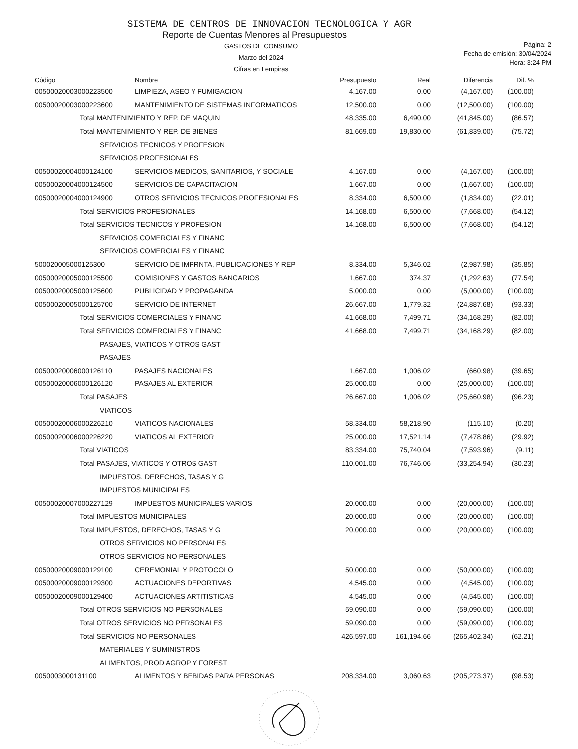SISTEMA DE CENTROS DE INNOVACION TECNOLOGICA Y AGR
Reporte de Cuentas Menores al Presupuestos
GASTOS DE CONSUMO
Marzo del 2024
Cifras en Lempiras
Página: 2
Fecha de emisión: 30/04/2024
Hora: 3:24 PM
| Código | Nombre | Presupuesto | Real | Diferencia | Dif. % |
| --- | --- | --- | --- | --- | --- |
| 00500020003000223500 | LIMPIEZA, ASEO Y FUMIGACION | 4,167.00 | 0.00 | (4,167.00) | (100.00) |
| 00500020003000223600 | MANTENIMIENTO DE SISTEMAS INFORMATICOS | 12,500.00 | 0.00 | (12,500.00) | (100.00) |
| Total MANTENIMIENTO Y REP. DE MAQUIN | | 48,335.00 | 6,490.00 | (41,845.00) | (86.57) |
| Total MANTENIMIENTO Y REP. DE BIENES | | 81,669.00 | 19,830.00 | (61,839.00) | (75.72) |
| SERVICIOS TECNICOS Y PROFESION | | | | | |
| SERVICIOS PROFESIONALES | | | | | |
| 00500020004000124100 | SERVICIOS MEDICOS, SANITARIOS, Y SOCIALE | 4,167.00 | 0.00 | (4,167.00) | (100.00) |
| 00500020004000124500 | SERVICIOS DE CAPACITACION | 1,667.00 | 0.00 | (1,667.00) | (100.00) |
| 00500020004000124900 | OTROS SERVICIOS TECNICOS PROFESIONALES | 8,334.00 | 6,500.00 | (1,834.00) | (22.01) |
| Total SERVICIOS PROFESIONALES | | 14,168.00 | 6,500.00 | (7,668.00) | (54.12) |
| Total SERVICIOS TECNICOS Y PROFESION | | 14,168.00 | 6,500.00 | (7,668.00) | (54.12) |
| SERVICIOS COMERCIALES Y FINANC | | | | | |
| SERVICIOS COMERCIALES Y FINANC | | | | | |
| 500020005000125300 | SERVICIO DE IMPRNTA, PUBLICACIONES Y REP | 8,334.00 | 5,346.02 | (2,987.98) | (35.85) |
| 00500020005000125500 | COMISIONES Y GASTOS BANCARIOS | 1,667.00 | 374.37 | (1,292.63) | (77.54) |
| 00500020005000125600 | PUBLICIDAD Y PROPAGANDA | 5,000.00 | 0.00 | (5,000.00) | (100.00) |
| 00500020005000125700 | SERVICIO DE INTERNET | 26,667.00 | 1,779.32 | (24,887.68) | (93.33) |
| Total SERVICIOS COMERCIALES Y FINANC | | 41,668.00 | 7,499.71 | (34,168.29) | (82.00) |
| Total SERVICIOS COMERCIALES Y FINANC | | 41,668.00 | 7,499.71 | (34,168.29) | (82.00) |
| PASAJES, VIATICOS Y OTROS GAST | | | | | |
| PASAJES | | | | | |
| 00500020006000126110 | PASAJES NACIONALES | 1,667.00 | 1,006.02 | (660.98) | (39.65) |
| 00500020006000126120 | PASAJES AL EXTERIOR | 25,000.00 | 0.00 | (25,000.00) | (100.00) |
| Total PASAJES | | 26,667.00 | 1,006.02 | (25,660.98) | (96.23) |
| VIATICOS | | | | | |
| 00500020006000226210 | VIATICOS NACIONALES | 58,334.00 | 58,218.90 | (115.10) | (0.20) |
| 00500020006000226220 | VIATICOS AL EXTERIOR | 25,000.00 | 17,521.14 | (7,478.86) | (29.92) |
| Total VIATICOS | | 83,334.00 | 75,740.04 | (7,593.96) | (9.11) |
| Total PASAJES, VIATICOS Y OTROS GAST | | 110,001.00 | 76,746.06 | (33,254.94) | (30.23) |
| IMPUESTOS, DERECHOS, TASAS Y G | | | | | |
| IMPUESTOS MUNICIPALES | | | | | |
| 00500020007000227129 | IMPUESTOS MUNICIPALES VARIOS | 20,000.00 | 0.00 | (20,000.00) | (100.00) |
| Total IMPUESTOS MUNICIPALES | | 20,000.00 | 0.00 | (20,000.00) | (100.00) |
| Total IMPUESTOS, DERECHOS, TASAS Y G | | 20,000.00 | 0.00 | (20,000.00) | (100.00) |
| OTROS SERVICIOS NO PERSONALES | | | | | |
| OTROS SERVICIOS NO PERSONALES | | | | | |
| 00500020009000129100 | CEREMONIAL Y PROTOCOLO | 50,000.00 | 0.00 | (50,000.00) | (100.00) |
| 00500020009000129300 | ACTUACIONES DEPORTIVAS | 4,545.00 | 0.00 | (4,545.00) | (100.00) |
| 00500020009000129400 | ACTUACIONES ARTITISTICAS | 4,545.00 | 0.00 | (4,545.00) | (100.00) |
| Total OTROS SERVICIOS NO PERSONALES | | 59,090.00 | 0.00 | (59,090.00) | (100.00) |
| Total OTROS SERVICIOS NO PERSONALES | | 59,090.00 | 0.00 | (59,090.00) | (100.00) |
| Total SERVICIOS NO PERSONALES | | 426,597.00 | 161,194.66 | (265,402.34) | (62.21) |
| MATERIALES Y SUMINISTROS | | | | | |
| ALIMENTOS, PROD AGROP Y FOREST | | | | | |
| 0050003000131100 | ALIMENTOS Y BEBIDAS PARA PERSONAS | 208,334.00 | 3,060.63 | (205,273.37) | (98.53) |